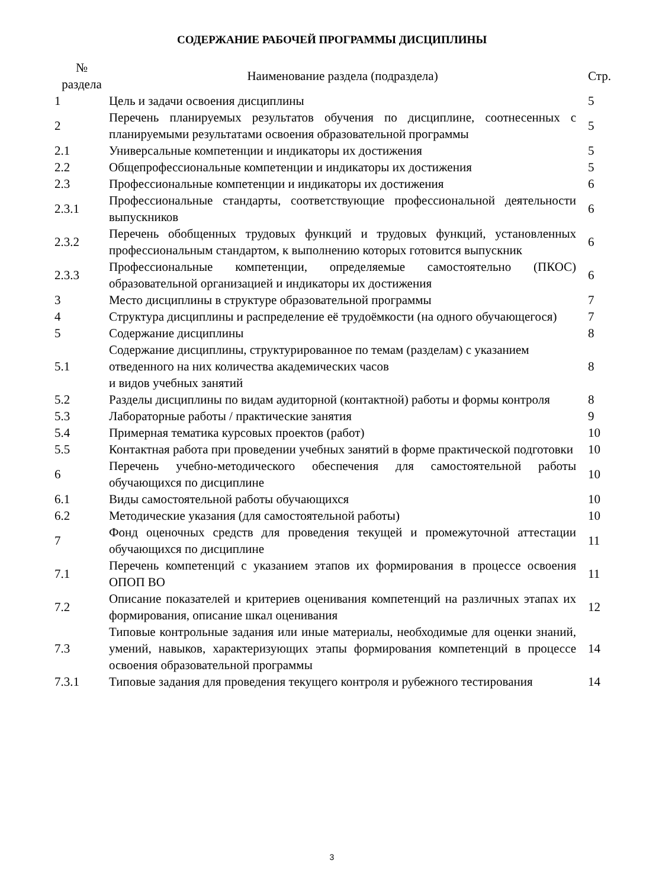СОДЕРЖАНИЕ РАБОЧЕЙ ПРОГРАММЫ ДИСЦИПЛИНЫ
| № раздела | Наименование раздела (подраздела) | Стр. |
| --- | --- | --- |
| 1 | Цель и задачи освоения дисциплины | 5 |
| 2 | Перечень планируемых результатов обучения по дисциплине, соотнесенных с планируемыми результатами освоения образовательной программы | 5 |
| 2.1 | Универсальные компетенции и индикаторы их достижения | 5 |
| 2.2 | Общепрофессиональные компетенции и индикаторы их достижения | 5 |
| 2.3 | Профессиональные компетенции и индикаторы их достижения | 6 |
| 2.3.1 | Профессиональные стандарты, соответствующие профессиональной деятельности выпускников | 6 |
| 2.3.2 | Перечень обобщенных трудовых функций и трудовых функций, установленных профессиональным стандартом, к выполнению которых готовится выпускник | 6 |
| 2.3.3 | Профессиональные компетенции, определяемые самостоятельно (ПКОС) образовательной организацией и индикаторы их достижения | 6 |
| 3 | Место дисциплины в структуре образовательной программы | 7 |
| 4 | Структура дисциплины и распределение её трудоёмкости (на одного обучающегося) | 7 |
| 5 | Содержание дисциплины | 8 |
| 5.1 | Содержание дисциплины, структурированное по темам (разделам) с указанием отведенного на них количества академических часов и видов учебных занятий | 8 |
| 5.2 | Разделы дисциплины по видам аудиторной (контактной) работы и формы контроля | 8 |
| 5.3 | Лабораторные работы / практические занятия | 9 |
| 5.4 | Примерная тематика курсовых проектов (работ) | 10 |
| 5.5 | Контактная работа при проведении учебных занятий в форме практической подготовки | 10 |
| 6 | Перечень учебно-методического обеспечения для самостоятельной работы обучающихся по дисциплине | 10 |
| 6.1 | Виды самостоятельной работы обучающихся | 10 |
| 6.2 | Методические указания (для самостоятельной работы) | 10 |
| 7 | Фонд оценочных средств для проведения текущей и промежуточной аттестации обучающихся по дисциплине | 11 |
| 7.1 | Перечень компетенций с указанием этапов их формирования в процессе освоения ОПОП ВО | 11 |
| 7.2 | Описание показателей и критериев оценивания компетенций на различных этапах их формирования, описание шкал оценивания | 12 |
| 7.3 | Типовые контрольные задания или иные материалы, необходимые для оценки знаний, умений, навыков, характеризующих этапы формирования компетенций в процессе освоения образовательной программы | 14 |
| 7.3.1 | Типовые задания для проведения текущего контроля и рубежного тестирования | 14 |
3